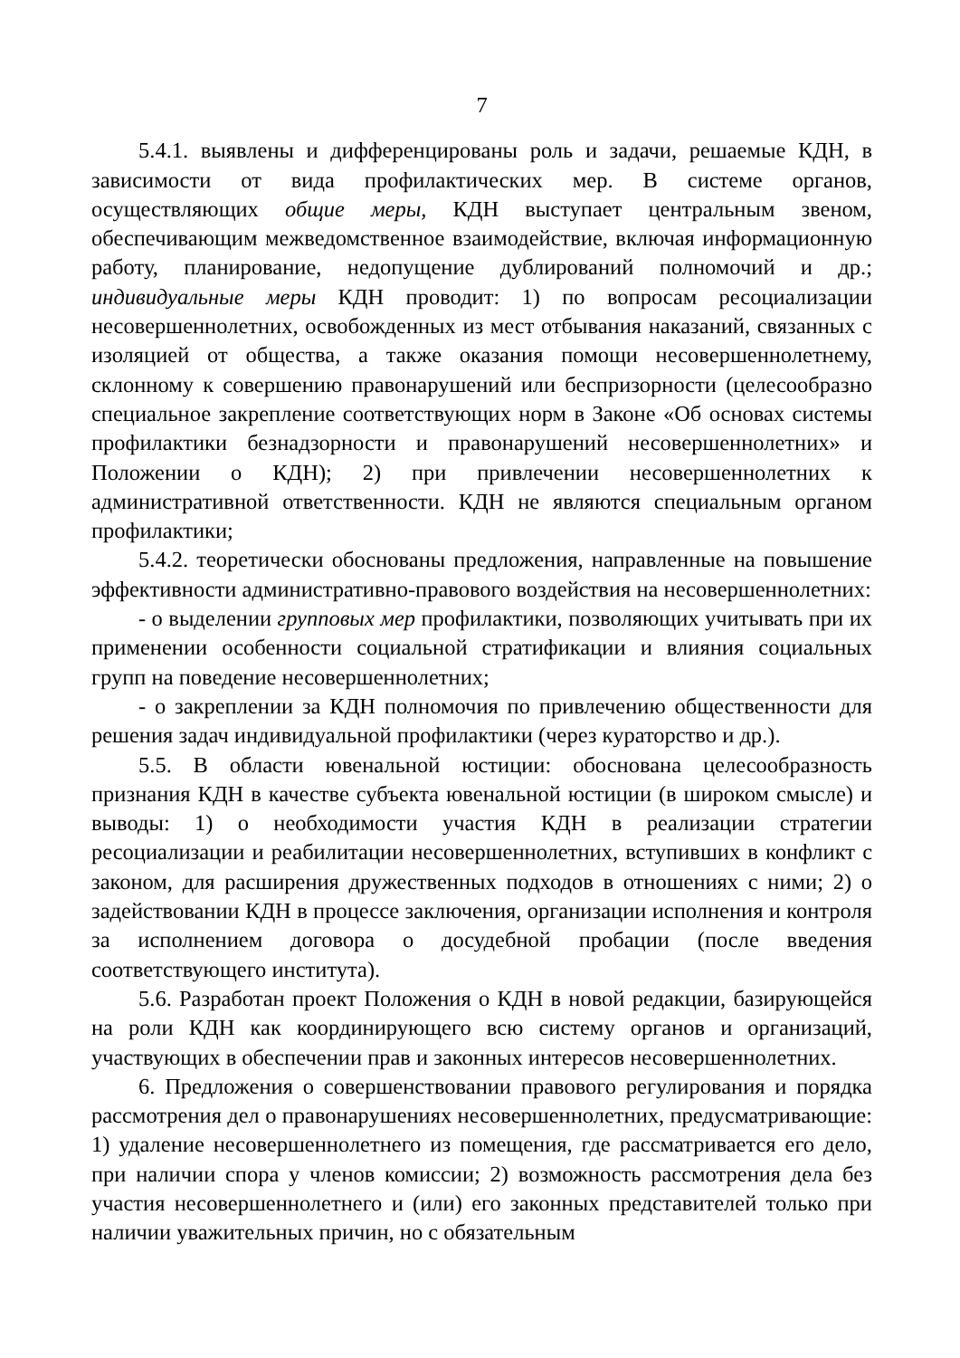7
5.4.1. выявлены и дифференцированы роль и задачи, решаемые КДН, в зависимости от вида профилактических мер. В системе органов, осуществляющих общие меры, КДН выступает центральным звеном, обеспечивающим межведомственное взаимодействие, включая информационную работу, планирование, недопущение дублирований полномочий и др.; индивидуальные меры КДН проводит: 1) по вопросам ресоциализации несовершеннолетних, освобожденных из мест отбывания наказаний, связанных с изоляцией от общества, а также оказания помощи несовершеннолетнему, склонному к совершению правонарушений или беспризорности (целесообразно специальное закрепление соответствующих норм в Законе «Об основах системы профилактики безнадзорности и правонарушений несовершеннолетних» и Положении о КДН); 2) при привлечении несовершеннолетних к административной ответственности. КДН не являются специальным органом профилактики;
5.4.2. теоретически обоснованы предложения, направленные на повышение эффективности административно-правового воздействия на несовершеннолетних:
- о выделении групповых мер профилактики, позволяющих учитывать при их применении особенности социальной стратификации и влияния социальных групп на поведение несовершеннолетних;
- о закреплении за КДН полномочия по привлечению общественности для решения задач индивидуальной профилактики (через кураторство и др.).
5.5. В области ювенальной юстиции: обоснована целесообразность признания КДН в качестве субъекта ювенальной юстиции (в широком смысле) и выводы: 1) о необходимости участия КДН в реализации стратегии ресоциализации и реабилитации несовершеннолетних, вступивших в конфликт с законом, для расширения дружественных подходов в отношениях с ними; 2) о задействовании КДН в процессе заключения, организации исполнения и контроля за исполнением договора о досудебной пробации (после введения соответствующего института).
5.6. Разработан проект Положения о КДН в новой редакции, базирующейся на роли КДН как координирующего всю систему органов и организаций, участвующих в обеспечении прав и законных интересов несовершеннолетних.
6. Предложения о совершенствовании правового регулирования и порядка рассмотрения дел о правонарушениях несовершеннолетних, предусматривающие: 1) удаление несовершеннолетнего из помещения, где рассматривается его дело, при наличии спора у членов комиссии; 2) возможность рассмотрения дела без участия несовершеннолетнего и (или) его законных представителей только при наличии уважительных причин, но с обязательным